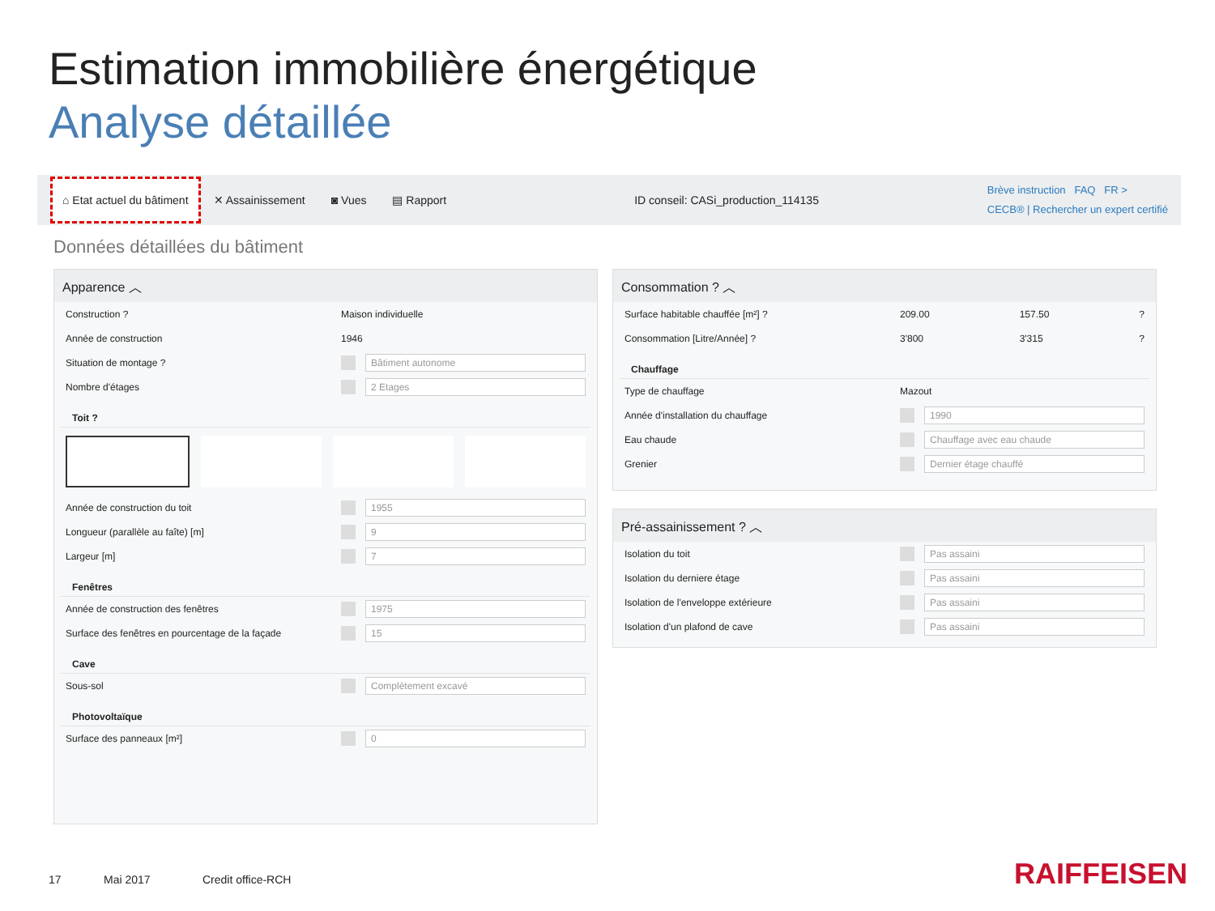Estimation immobilière énergétique
Analyse détaillée
⌂ Etat actuel du bâtiment ✕ Assainissement ◙ Vues ▤ Rapport
ID conseil: CASi_production_114135
Brève instruction FAQ FR >
CECB® | Rechercher un expert certifié
Données détaillées du bâtiment
Apparence ︿
Construction ? Maison individuelle
Année de construction 1946
Situation de montage ? Bâtiment autonome
Nombre d'étages 2 Etages
Toit ?
Année de construction du toit 1955
Longueur (parallèle au faîte) [m] 9
Largeur [m] 7
Fenêtres
Année de construction des fenêtres 1975
Surface des fenêtres en pourcentage de la façade 15
Cave
Sous-sol Complètement excavé
Photovoltaïque
Surface des panneaux [m²] 0
Consommation ? ︿
Surface habitable chauffée [m²] ? 209.00 157.50?
Consommation [Litre/Année] ? 3'800 3'315?
Chauffage
Type de chauffage Mazout
Année d'installation du chauffage 1990
Eau chaude Chauffage avec eau chaude
Grenier Dernier étage chauffé
Pré-assainissement ? ︿
Isolation du toit Pas assaini
Isolation du derniere étage Pas assaini
Isolation de l'enveloppe extérieure Pas assaini
Isolation d'un plafond de cave Pas assaini
17 Mai 2017 Credit office-RCH RAIFFEISEN